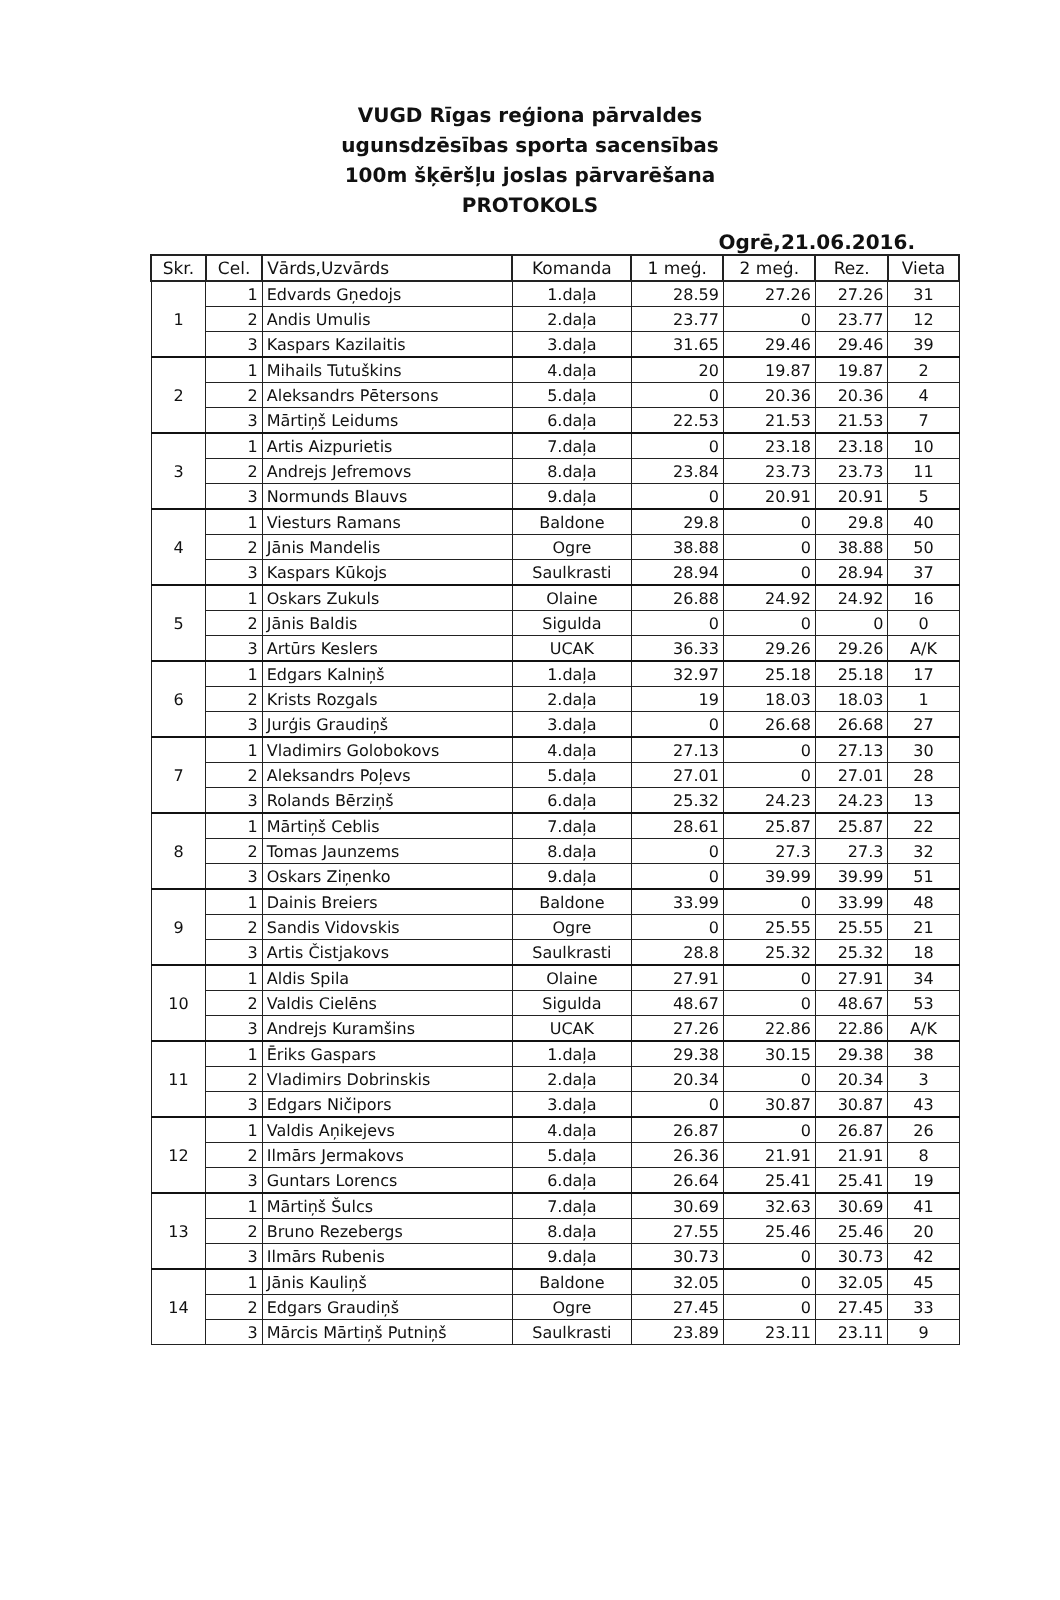VUGD Rīgas reģiona pārvaldes
ugunsdzēsības sporta sacensības
100m šķēršļu joslas pārvarēšana
PROTOKOLS
Ogrē,21.06.2016.
| Skr. | Cel. | Vārds,Uzvārds | Komanda | 1 meģ. | 2 meģ. | Rez. | Vieta |
| --- | --- | --- | --- | --- | --- | --- | --- |
| 1 | 1 | Edvards Gņedojs | 1.daļa | 28.59 | 27.26 | 27.26 | 31 |
| | 2 | Andis Umulis | 2.daļa | 23.77 | 0 | 23.77 | 12 |
| | 3 | Kaspars Kazilaitis | 3.daļa | 31.65 | 29.46 | 29.46 | 39 |
| 2 | 1 | Mihails Tutuškins | 4.daļa | 20 | 19.87 | 19.87 | 2 |
| | 2 | Aleksandrs Pētersons | 5.daļa | 0 | 20.36 | 20.36 | 4 |
| | 3 | Mārtiņš Leidums | 6.daļa | 22.53 | 21.53 | 21.53 | 7 |
| 3 | 1 | Artis Aizpurietis | 7.daļa | 0 | 23.18 | 23.18 | 10 |
| | 2 | Andrejs Jefremovs | 8.daļa | 23.84 | 23.73 | 23.73 | 11 |
| | 3 | Normunds Blauvs | 9.daļa | 0 | 20.91 | 20.91 | 5 |
| 4 | 1 | Viesturs Ramans | Baldone | 29.8 | 0 | 29.8 | 40 |
| | 2 | Jānis Mandelis | Ogre | 38.88 | 0 | 38.88 | 50 |
| | 3 | Kaspars Kūkojs | Saulkrasti | 28.94 | 0 | 28.94 | 37 |
| 5 | 1 | Oskars Zukuls | Olaine | 26.88 | 24.92 | 24.92 | 16 |
| | 2 | Jānis Baldis | Sigulda | 0 | 0 | 0 | 0 |
| | 3 | Artūrs Keslers | UCAK | 36.33 | 29.26 | 29.26 | A/K |
| 6 | 1 | Edgars Kalniņš | 1.daļa | 32.97 | 25.18 | 25.18 | 17 |
| | 2 | Krists Rozgals | 2.daļa | 19 | 18.03 | 18.03 | 1 |
| | 3 | Jurģis Graudiņš | 3.daļa | 0 | 26.68 | 26.68 | 27 |
| 7 | 1 | Vladimirs Golobokovs | 4.daļa | 27.13 | 0 | 27.13 | 30 |
| | 2 | Aleksandrs Poļevs | 5.daļa | 27.01 | 0 | 27.01 | 28 |
| | 3 | Rolands Bērziņš | 6.daļa | 25.32 | 24.23 | 24.23 | 13 |
| 8 | 1 | Mārtiņš Ceblis | 7.daļa | 28.61 | 25.87 | 25.87 | 22 |
| | 2 | Tomas Jaunzems | 8.daļa | 0 | 27.3 | 27.3 | 32 |
| | 3 | Oskars Ziņenko | 9.daļa | 0 | 39.99 | 39.99 | 51 |
| 9 | 1 | Dainis Breiers | Baldone | 33.99 | 0 | 33.99 | 48 |
| | 2 | Sandis Vidovskis | Ogre | 0 | 25.55 | 25.55 | 21 |
| | 3 | Artis Čistjakovs | Saulkrasti | 28.8 | 25.32 | 25.32 | 18 |
| 10 | 1 | Aldis Spila | Olaine | 27.91 | 0 | 27.91 | 34 |
| | 2 | Valdis Cielēns | Sigulda | 48.67 | 0 | 48.67 | 53 |
| | 3 | Andrejs Kuramšins | UCAK | 27.26 | 22.86 | 22.86 | A/K |
| 11 | 1 | Ēriks Gaspars | 1.daļa | 29.38 | 30.15 | 29.38 | 38 |
| | 2 | Vladimirs Dobrinskis | 2.daļa | 20.34 | 0 | 20.34 | 3 |
| | 3 | Edgars Ničipors | 3.daļa | 0 | 30.87 | 30.87 | 43 |
| 12 | 1 | Valdis Aņikejevs | 4.daļa | 26.87 | 0 | 26.87 | 26 |
| | 2 | Ilmārs Jermakovs | 5.daļa | 26.36 | 21.91 | 21.91 | 8 |
| | 3 | Guntars Lorencs | 6.daļa | 26.64 | 25.41 | 25.41 | 19 |
| 13 | 1 | Mārtiņš Šulcs | 7.daļa | 30.69 | 32.63 | 30.69 | 41 |
| | 2 | Bruno Rezebergs | 8.daļa | 27.55 | 25.46 | 25.46 | 20 |
| | 3 | Ilmārs Rubenis | 9.daļa | 30.73 | 0 | 30.73 | 42 |
| 14 | 1 | Jānis Kauliņš | Baldone | 32.05 | 0 | 32.05 | 45 |
| | 2 | Edgars Graudiņš | Ogre | 27.45 | 0 | 27.45 | 33 |
| | 3 | Mārcis Mārtiņš Putniņš | Saulkrasti | 23.89 | 23.11 | 23.11 | 9 |